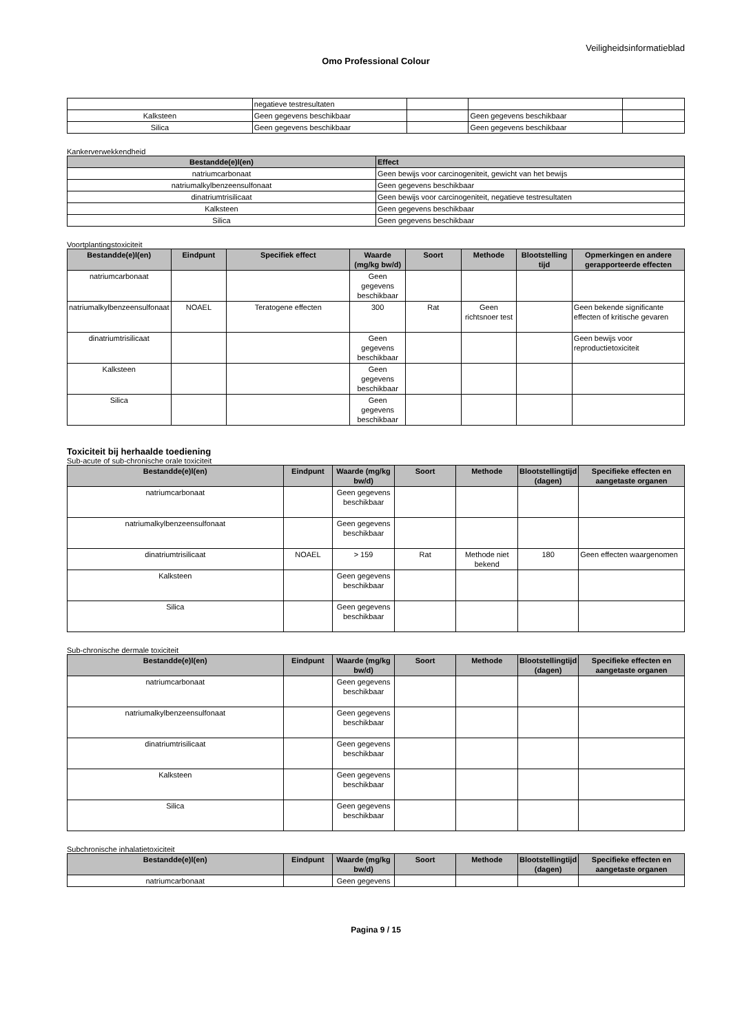Veiligheidsinformatieblad
Omo Professional Colour
| | negatieve testresultaten | | | |
| Kalksteen | Geen gegevens beschikbaar | | Geen gegevens beschikbaar | |
| Silica | Geen gegevens beschikbaar | | Geen gegevens beschikbaar | |
Kankerverwekkendheid
| Bestandde(e)l(en) | Effect |
| --- | --- |
| natriumcarbonaat | Geen bewijs voor carcinogeniteit, gewicht van het bewijs |
| natriumalkylbenzeensulfonaat | Geen gegevens beschikbaar |
| dinatriumtrisilicaat | Geen bewijs voor carcinogeniteit, negatieve testresultaten |
| Kalksteen | Geen gegevens beschikbaar |
| Silica | Geen gegevens beschikbaar |
Voortplantingstoxiciteit
| Bestandde(e)l(en) | Eindpunt | Specifiek effect | Waarde (mg/kg bw/d) | Soort | Methode | Blootstelling tijd | Opmerkingen en andere gerapporteerde effecten |
| --- | --- | --- | --- | --- | --- | --- | --- |
| natriumcarbonaat | | | Geen gegevens beschikbaar | | | | |
| natriumalkylbenzeensulfonaat | NOAEL | Teratogene effecten | 300 | Rat | Geen richtsnoer test | | Geen bekende significante effecten of kritische gevaren |
| dinatriumtrisilicaat | | | Geen gegevens beschikbaar | | | | Geen bewijs voor reproductietoxiciteit |
| Kalksteen | | | Geen gegevens beschikbaar | | | | |
| Silica | | | Geen gegevens beschikbaar | | | | |
Toxiciteit bij herhaalde toediening
Sub-acute of sub-chronische orale toxiciteit
| Bestandde(e)l(en) | Eindpunt | Waarde (mg/kg bw/d) | Soort | Methode | Blootstellingtijd (dagen) | Specifieke effecten en aangetaste organen |
| --- | --- | --- | --- | --- | --- | --- |
| natriumcarbonaat | | Geen gegevens beschikbaar | | | | |
| natriumalkylbenzeensulfonaat | | Geen gegevens beschikbaar | | | | |
| dinatriumtrisilicaat | NOAEL | > 159 | Rat | Methode niet bekend | 180 | Geen effecten waargenomen |
| Kalksteen | | Geen gegevens beschikbaar | | | | |
| Silica | | Geen gegevens beschikbaar | | | | |
Sub-chronische dermale toxiciteit
| Bestandde(e)l(en) | Eindpunt | Waarde (mg/kg bw/d) | Soort | Methode | Blootstellingtijd (dagen) | Specifieke effecten en aangetaste organen |
| --- | --- | --- | --- | --- | --- | --- |
| natriumcarbonaat | | Geen gegevens beschikbaar | | | | |
| natriumalkylbenzeensulfonaat | | Geen gegevens beschikbaar | | | | |
| dinatriumtrisilicaat | | Geen gegevens beschikbaar | | | | |
| Kalksteen | | Geen gegevens beschikbaar | | | | |
| Silica | | Geen gegevens beschikbaar | | | | |
Subchronische inhalatietoxiciteit
| Bestandde(e)l(en) | Eindpunt | Waarde (mg/kg bw/d) | Soort | Methode | Blootstellingtijd (dagen) | Specifieke effecten en aangetaste organen |
| --- | --- | --- | --- | --- | --- | --- |
| natriumcarbonaat | | Geen gegevens | | | | |
Pagina 9 / 15